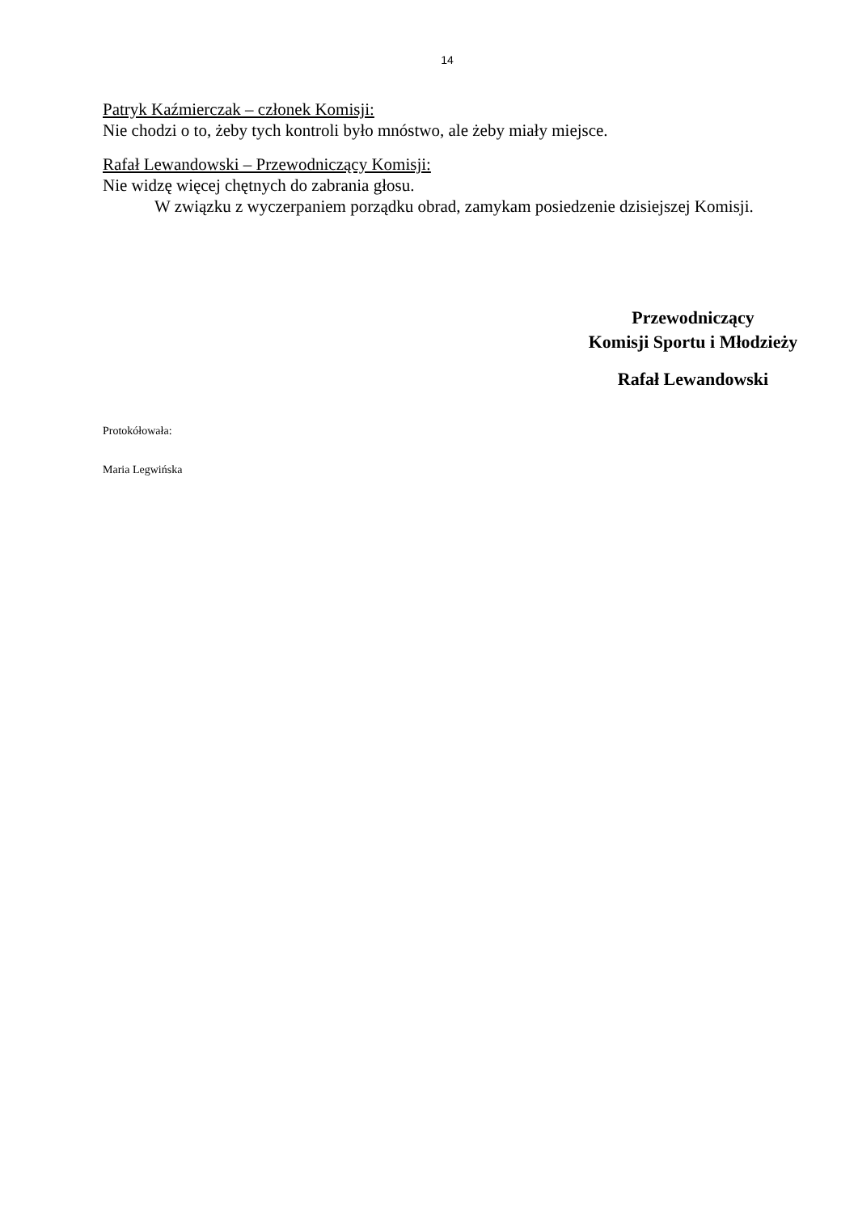14
Patryk Kaźmierczak – członek Komisji:
Nie chodzi o to, żeby tych kontroli było mnóstwo, ale żeby miały miejsce.
Rafał Lewandowski – Przewodniczący Komisji:
Nie widzę więcej chętnych do zabrania głosu.
W związku z wyczerpaniem porządku obrad, zamykam posiedzenie dzisiejszej Komisji.
Przewodniczący
Komisji Sportu i Młodzieży
Rafał Lewandowski
Protokółowała:
Maria Legwińska